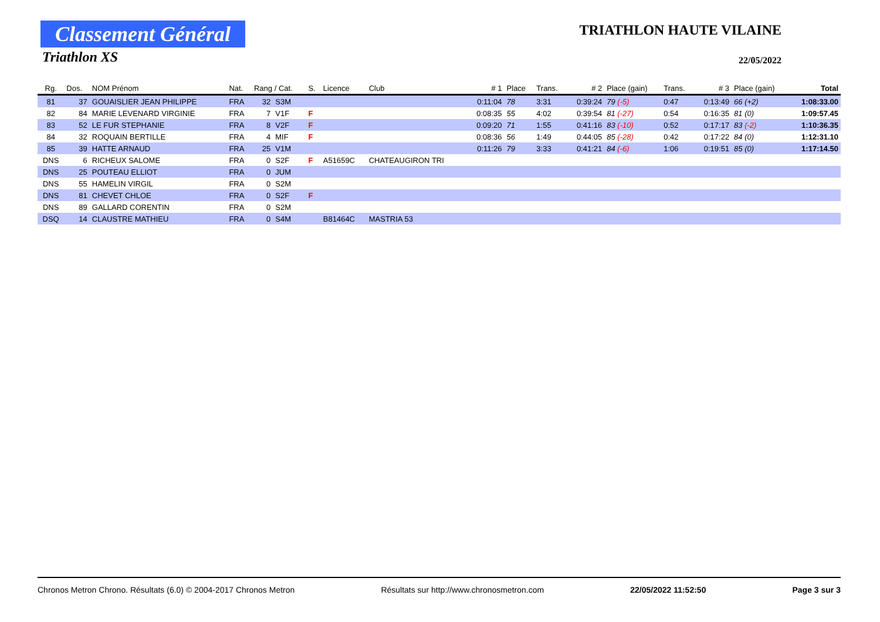Classement Général
Triathlon XS
TRIATHLON HAUTE VILAINE
22/05/2022
| Rg. | Dos. | NOM Prénom | Nat. | Rang / Cat. | | S. | Licence | Club | # 1 | Place | Trans. | # 2 | Place (gain) | Trans. | # 3 | Place (gain) | Total |
| --- | --- | --- | --- | --- | --- | --- | --- | --- | --- | --- | --- | --- | --- | --- | --- | --- | --- |
| 81 | 37 | GOUAISLIER JEAN PHILIPPE | FRA | 32 | S3M | | | | 0:11:04 | 78 | 3:31 | 0:39:24 | 79 (-5) | 0:47 | 0:13:49 | 66 (+2) | 1:08:33.00 |
| 82 | 84 | MARIE LEVENARD VIRGINIE | FRA | 7 | V1F | F | | | 0:08:35 | 55 | 4:02 | 0:39:54 | 81 (-27) | 0:54 | 0:16:35 | 81 (0) | 1:09:57.45 |
| 83 | 52 | LE FUR STEPHANIE | FRA | 8 | V2F | F | | | 0:09:20 | 71 | 1:55 | 0:41:16 | 83 (-10) | 0:52 | 0:17:17 | 83 (-2) | 1:10:36.35 |
| 84 | 32 | ROQUAIN BERTILLE | FRA | 4 | MIF | F | | | 0:08:36 | 56 | 1:49 | 0:44:05 | 85 (-28) | 0:42 | 0:17:22 | 84 (0) | 1:12:31.10 |
| 85 | 39 | HATTE ARNAUD | FRA | 25 | V1M | | | | 0:11:26 | 79 | 3:33 | 0:41:21 | 84 (-6) | 1:06 | 0:19:51 | 85 (0) | 1:17:14.50 |
| DNS | 6 | RICHEUX SALOME | FRA | 0 | S2F | F | A51659C | CHATEAUGIRON TRI | | | | | | | | | |
| DNS | 25 | POUTEAU ELLIOT | FRA | 0 | JUM | | | | | | | | | | | | |
| DNS | 55 | HAMELIN VIRGIL | FRA | 0 | S2M | | | | | | | | | | | | |
| DNS | 81 | CHEVET CHLOE | FRA | 0 | S2F | F | | | | | | | | | | | |
| DNS | 89 | GALLARD CORENTIN | FRA | 0 | S2M | | | | | | | | | | | | |
| DSQ | 14 | CLAUSTRE MATHIEU | FRA | 0 | S4M | | B81464C | MASTRIA 53 | | | | | | | | | |
Chronos Metron Chrono. Résultats (6.0) © 2004-2017 Chronos Metron Résultats sur http://www.chronosmetron.com 22/05/2022 11:52:50 Page 3 sur 3